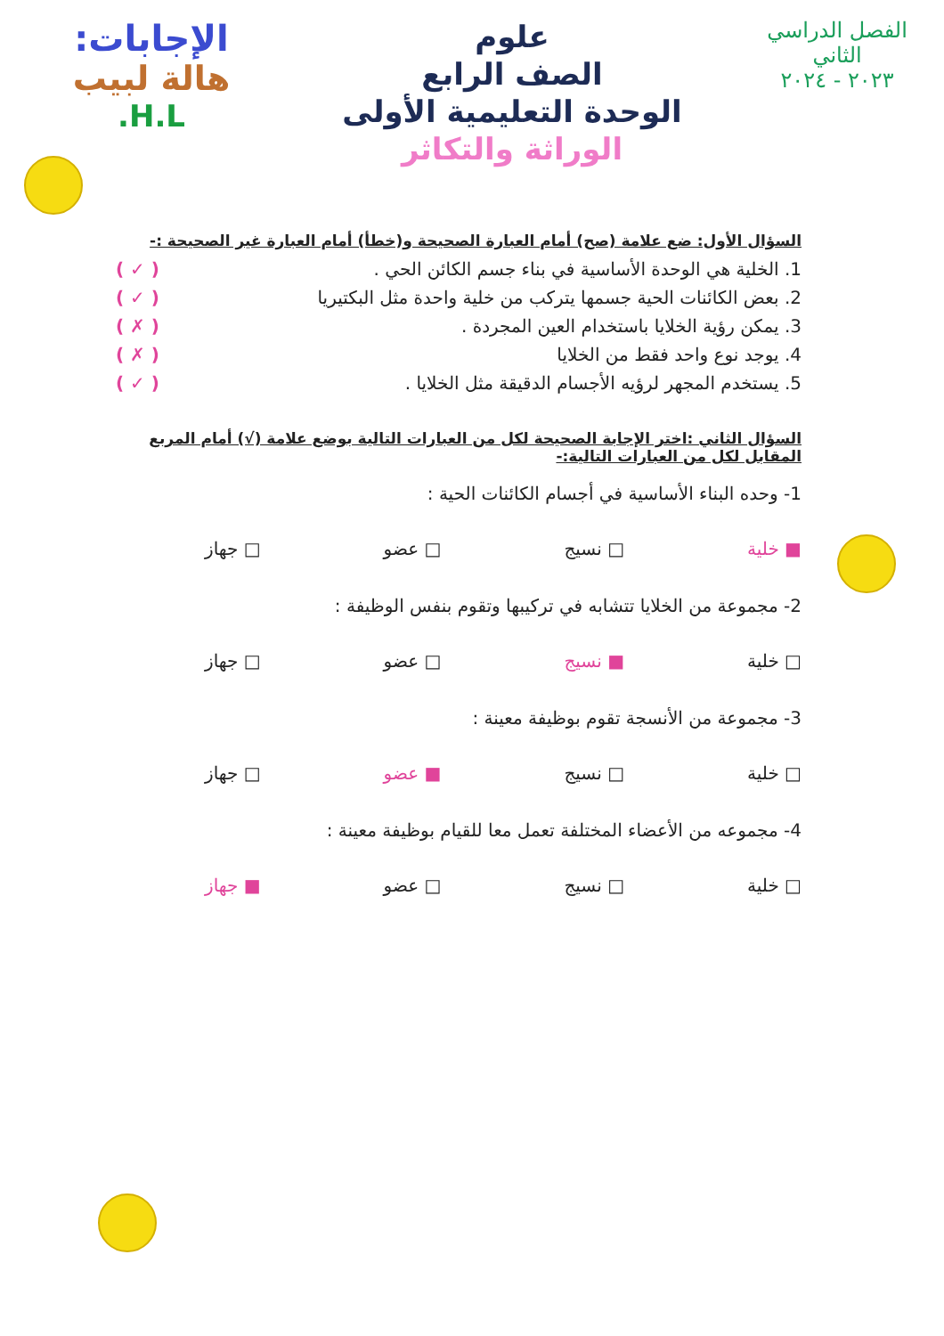الفصل الدراسي
الثاني
٢٠٢٣ - ٢٠٢٤
علوم
الصف الرابع
الوحدة التعليمية الأولى
الوراثة والتكاثر
الإجابات:
هالة لبيب
H.L.
السؤال الأول: ضع علامة (صح) أمام العبارة الصحيحة و(خطأ) أمام العبارة غير الصحيحة :-
1. الخلية هي الوحدة الأساسية في بناء جسم الكائن الحي . ( ✓ )
2. بعض الكائنات الحية جسمها يتركب من خلية واحدة مثل البكتيريا ( ✓ )
3. يمكن رؤية الخلايا باستخدام العين المجردة . ( ✗ )
4. يوجد نوع واحد فقط من الخلايا ( ✗ )
5. يستخدم المجهر لرؤيه الأجسام الدقيقة مثل الخلايا . ( ✓ )
السؤال الثاني :اختر الإجابة الصحيحة لكل من العبارات التالية بوضع علامة (√) أمام المربع المقابل لكل من العبارات التالية:-
1- وحده البناء الأساسية في أجسام الكائنات الحية :
■ خلية □ نسيج □ عضو □ جهاز
2- مجموعة من الخلايا تتشابه في تركيبها وتقوم بنفس الوظيفة :
□ خلية ■ نسيج □ عضو □ جهاز
3- مجموعة من الأنسجة تقوم بوظيفة معينة :
□ خلية □ نسيج ■ عضو □ جهاز
4- مجموعه من الأعضاء المختلفة تعمل معا للقيام بوظيفة معينة :
□ خلية □ نسيج □ عضو ■ جهاز